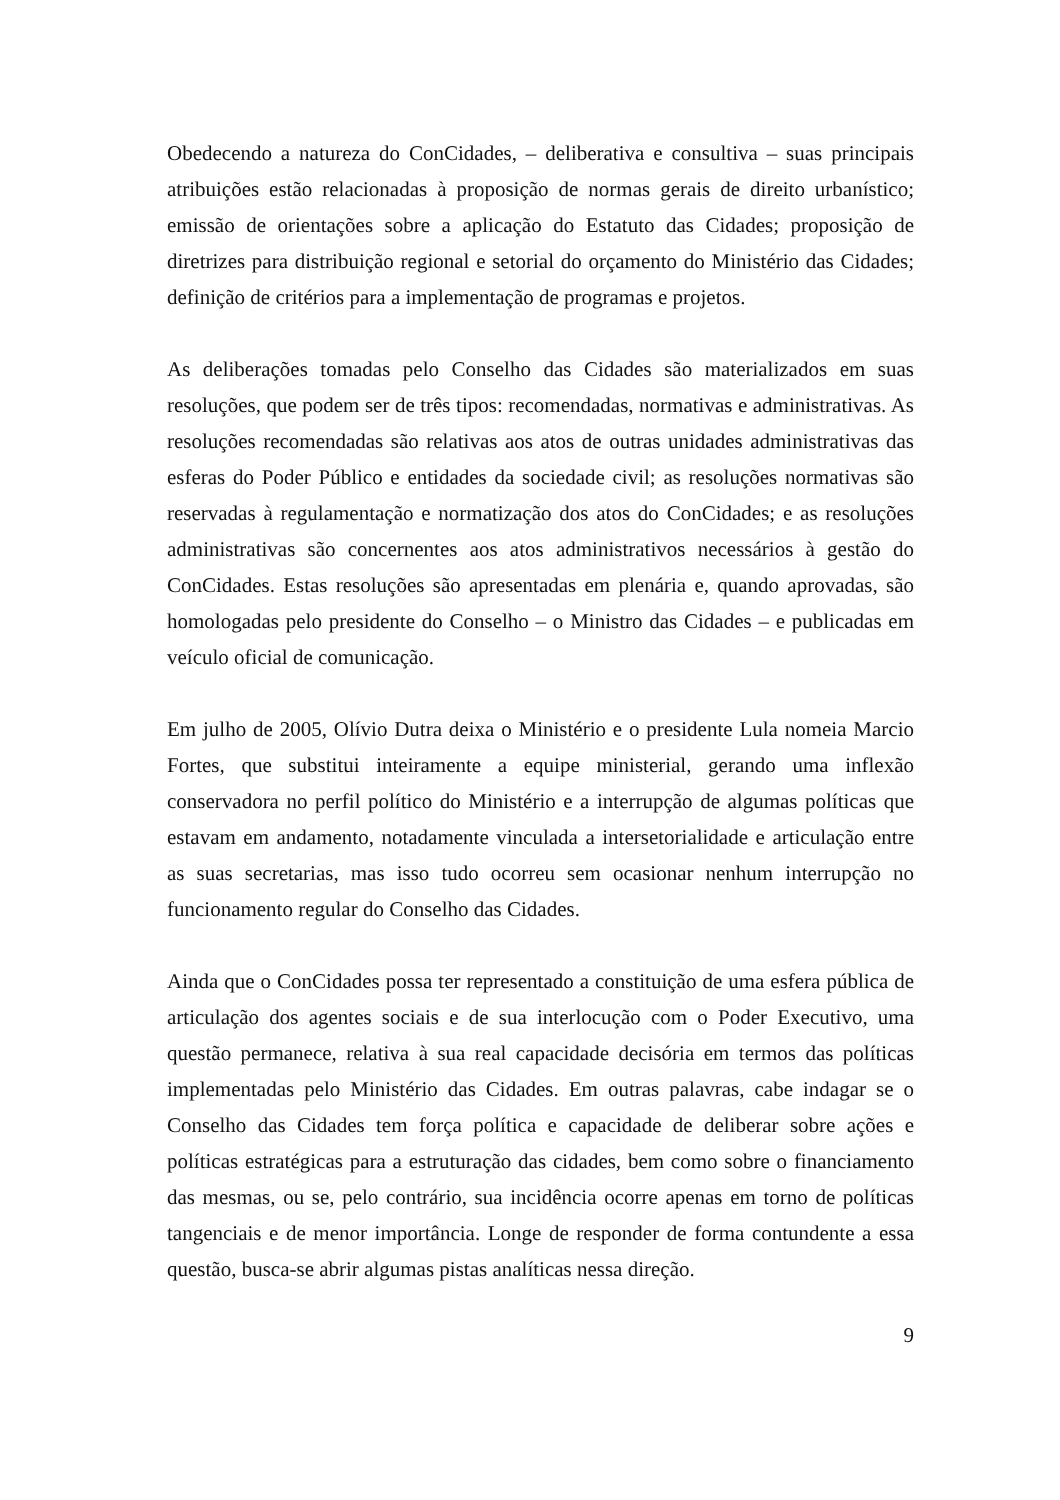Obedecendo a natureza do ConCidades, – deliberativa e consultiva – suas principais atribuições estão relacionadas à proposição de normas gerais de direito urbanístico; emissão de orientações sobre a aplicação do Estatuto das Cidades; proposição de diretrizes para distribuição regional e setorial do orçamento do Ministério das Cidades; definição de critérios para a implementação de programas e projetos.
As deliberações tomadas pelo Conselho das Cidades são materializados em suas resoluções, que podem ser de três tipos: recomendadas, normativas e administrativas. As resoluções recomendadas são relativas aos atos de outras unidades administrativas das esferas do Poder Público e entidades da sociedade civil; as resoluções normativas são reservadas à regulamentação e normatização dos atos do ConCidades; e as resoluções administrativas são concernentes aos atos administrativos necessários à gestão do ConCidades. Estas resoluções são apresentadas em plenária e, quando aprovadas, são homologadas pelo presidente do Conselho – o Ministro das Cidades – e publicadas em veículo oficial de comunicação.
Em julho de 2005, Olívio Dutra deixa o Ministério e o presidente Lula nomeia Marcio Fortes, que substitui inteiramente a equipe ministerial, gerando uma inflexão conservadora no perfil político do Ministério e a interrupção de algumas políticas que estavam em andamento, notadamente vinculada a intersetorialidade e articulação entre as suas secretarias, mas isso tudo ocorreu sem ocasionar nenhum interrupção no funcionamento regular do Conselho das Cidades.
Ainda que o ConCidades possa ter representado a constituição de uma esfera pública de articulação dos agentes sociais e de sua interlocução com o Poder Executivo, uma questão permanece, relativa à sua real capacidade decisória em termos das políticas implementadas pelo Ministério das Cidades. Em outras palavras, cabe indagar se o Conselho das Cidades tem força política e capacidade de deliberar sobre ações e políticas estratégicas para a estruturação das cidades, bem como sobre o financiamento das mesmas, ou se, pelo contrário, sua incidência ocorre apenas em torno de políticas tangenciais e de menor importância. Longe de responder de forma contundente a essa questão, busca-se abrir algumas pistas analíticas nessa direção.
9